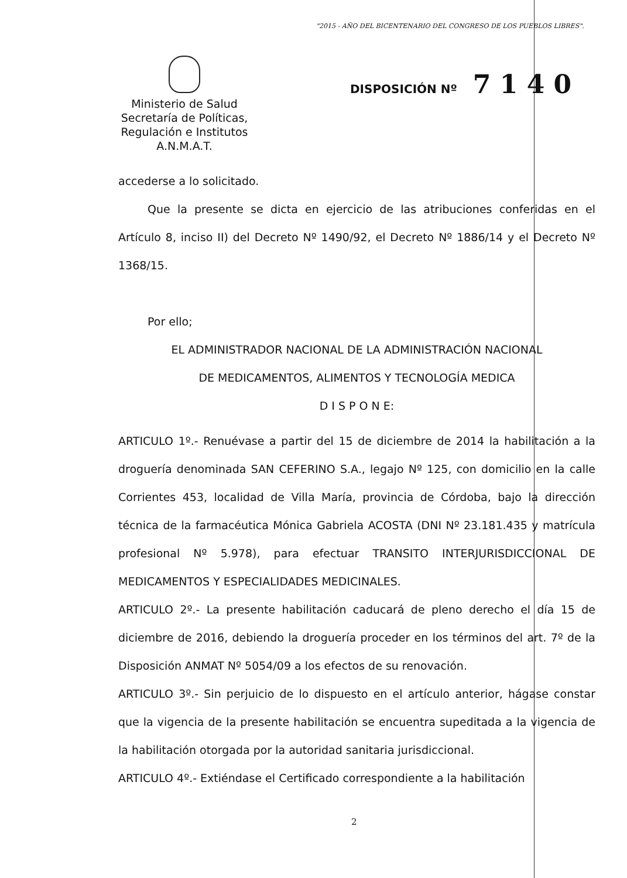"2015 - AÑO DEL BICENTENARIO DEL CONGRESO DE LOS PUEBLOS LIBRES".
Ministerio de Salud
Secretaría de Políticas,
Regulación e Institutos
A.N.M.A.T.
DISPOSICIÓN Nº 7 1 4 0
accederse a lo solicitado.
Que la presente se dicta en ejercicio de las atribuciones conferidas en el Artículo 8, inciso II) del Decreto Nº 1490/92, el Decreto Nº 1886/14 y el Decreto Nº 1368/15.
Por ello;
EL ADMINISTRADOR NACIONAL DE LA ADMINISTRACIÓN NACIONAL
DE MEDICAMENTOS, ALIMENTOS Y TECNOLOGÍA MEDICA
D I S P O N E:
ARTICULO 1º.- Renuévase a partir del 15 de diciembre de 2014 la habilitación a la droguería denominada SAN CEFERINO S.A., legajo Nº 125, con domicilio en la calle Corrientes 453, localidad de Villa María, provincia de Córdoba, bajo la dirección técnica de la farmacéutica Mónica Gabriela ACOSTA (DNI Nº 23.181.435 y matrícula profesional Nº 5.978), para efectuar TRANSITO INTERJURISDICCIONAL DE MEDICAMENTOS Y ESPECIALIDADES MEDICINALES.
ARTICULO 2º.- La presente habilitación caducará de pleno derecho el día 15 de diciembre de 2016, debiendo la droguería proceder en los términos del art. 7º de la Disposición ANMAT Nº 5054/09 a los efectos de su renovación.
ARTICULO 3º.- Sin perjuicio de lo dispuesto en el artículo anterior, hágase constar que la vigencia de la presente habilitación se encuentra supeditada a la vigencia de la habilitación otorgada por la autoridad sanitaria jurisdiccional.
ARTICULO 4º.- Extiéndase el Certificado correspondiente a la habilitación
2